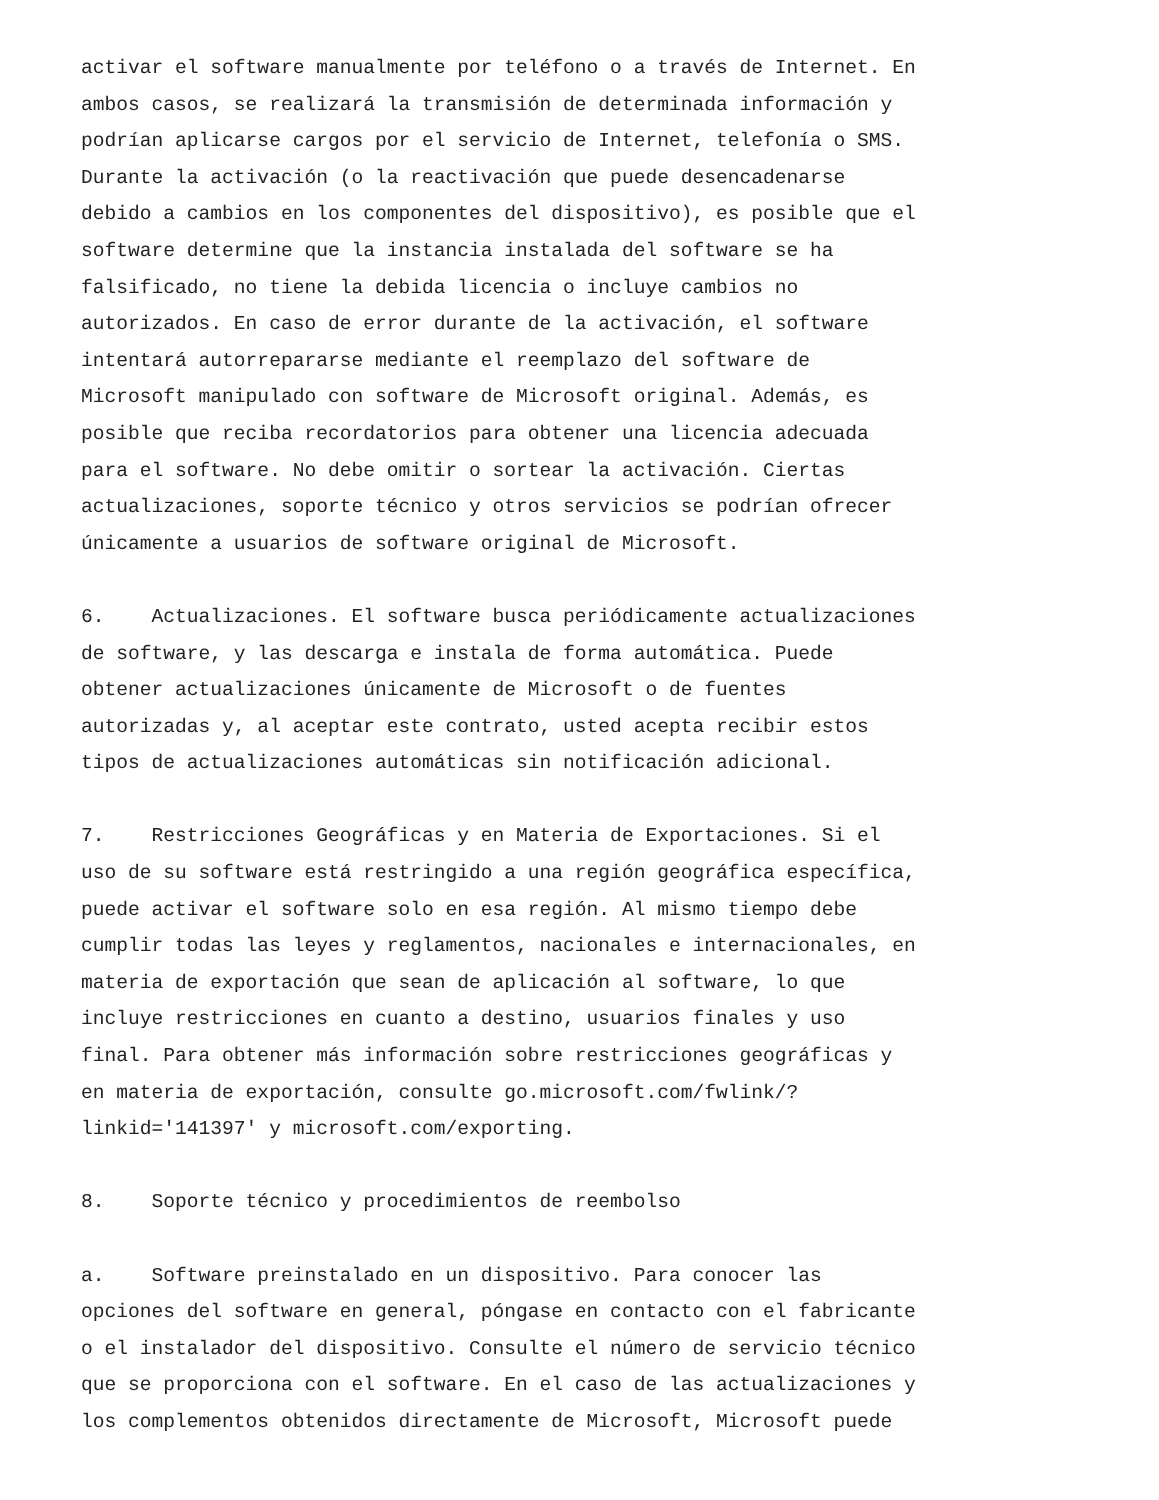activar el software manualmente por teléfono o a través de Internet. En
ambos casos, se realizará la transmisión de determinada información y
podrían aplicarse cargos por el servicio de Internet, telefonía o SMS.
Durante la activación (o la reactivación que puede desencadenarse
debido a cambios en los componentes del dispositivo), es posible que el
software determine que la instancia instalada del software se ha
falsificado, no tiene la debida licencia o incluye cambios no
autorizados. En caso de error durante de la activación, el software
intentará autorrepararse mediante el reemplazo del software de
Microsoft manipulado con software de Microsoft original. Además, es
posible que reciba recordatorios para obtener una licencia adecuada
para el software. No debe omitir o sortear la activación. Ciertas
actualizaciones, soporte técnico y otros servicios se podrían ofrecer
únicamente a usuarios de software original de Microsoft.
6. Actualizaciones. El software busca periódicamente actualizaciones
de software, y las descarga e instala de forma automática. Puede
obtener actualizaciones únicamente de Microsoft o de fuentes
autorizadas y, al aceptar este contrato, usted acepta recibir estos
tipos de actualizaciones automáticas sin notificación adicional.
7. Restricciones Geográficas y en Materia de Exportaciones. Si el
uso de su software está restringido a una región geográfica específica,
puede activar el software solo en esa región. Al mismo tiempo debe
cumplir todas las leyes y reglamentos, nacionales e internacionales, en
materia de exportación que sean de aplicación al software, lo que
incluye restricciones en cuanto a destino, usuarios finales y uso
final. Para obtener más información sobre restricciones geográficas y
en materia de exportación, consulte go.microsoft.com/fwlink/?
linkid='141397' y microsoft.com/exporting.
8. Soporte técnico y procedimientos de reembolso
a. Software preinstalado en un dispositivo. Para conocer las
opciones del software en general, póngase en contacto con el fabricante
o el instalador del dispositivo. Consulte el número de servicio técnico
que se proporciona con el software. En el caso de las actualizaciones y
los complementos obtenidos directamente de Microsoft, Microsoft puede